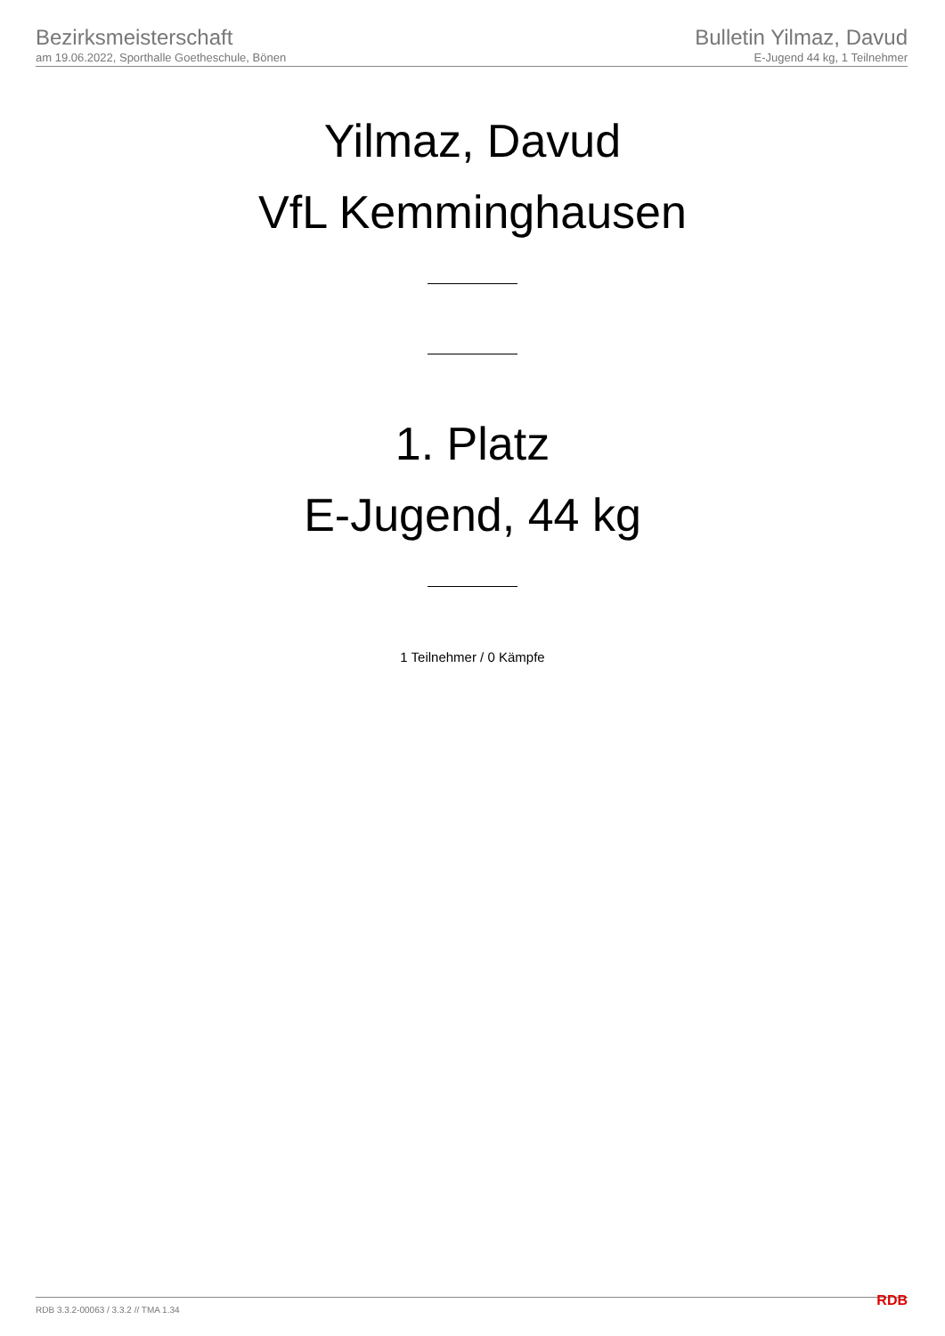Bezirksmeisterschaft
am 19.06.2022, Sporthalle Goetheschule, Bönen
Bulletin Yilmaz, Davud
E-Jugend 44 kg, 1 Teilnehmer
Yilmaz, Davud
VfL Kemminghausen
1. Platz
E-Jugend, 44 kg
1 Teilnehmer / 0 Kämpfe
RDB 3.3.2-00063 / 3.3.2 // TMA 1.34 RDB